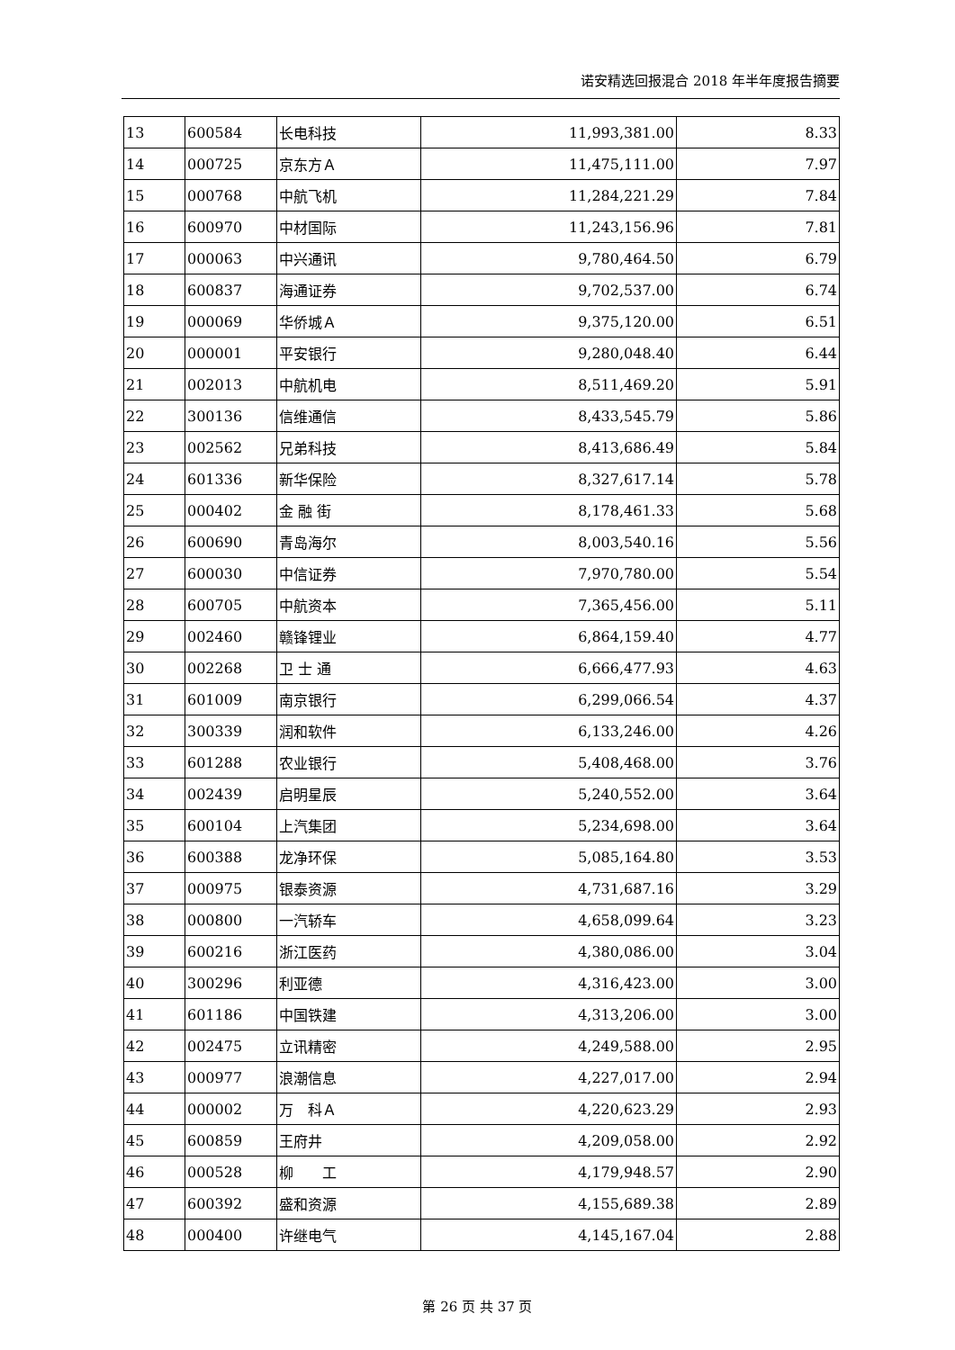诺安精选回报混合 2018 年半年度报告摘要
| 13 | 600584 | 长电科技 | 11,993,381.00 | 8.33 |
| 14 | 000725 | 京东方Ａ | 11,475,111.00 | 7.97 |
| 15 | 000768 | 中航飞机 | 11,284,221.29 | 7.84 |
| 16 | 600970 | 中材国际 | 11,243,156.96 | 7.81 |
| 17 | 000063 | 中兴通讯 | 9,780,464.50 | 6.79 |
| 18 | 600837 | 海通证券 | 9,702,537.00 | 6.74 |
| 19 | 000069 | 华侨城Ａ | 9,375,120.00 | 6.51 |
| 20 | 000001 | 平安银行 | 9,280,048.40 | 6.44 |
| 21 | 002013 | 中航机电 | 8,511,469.20 | 5.91 |
| 22 | 300136 | 信维通信 | 8,433,545.79 | 5.86 |
| 23 | 002562 | 兄弟科技 | 8,413,686.49 | 5.84 |
| 24 | 601336 | 新华保险 | 8,327,617.14 | 5.78 |
| 25 | 000402 | 金 融 街 | 8,178,461.33 | 5.68 |
| 26 | 600690 | 青岛海尔 | 8,003,540.16 | 5.56 |
| 27 | 600030 | 中信证券 | 7,970,780.00 | 5.54 |
| 28 | 600705 | 中航资本 | 7,365,456.00 | 5.11 |
| 29 | 002460 | 赣锋锂业 | 6,864,159.40 | 4.77 |
| 30 | 002268 | 卫 士 通 | 6,666,477.93 | 4.63 |
| 31 | 601009 | 南京银行 | 6,299,066.54 | 4.37 |
| 32 | 300339 | 润和软件 | 6,133,246.00 | 4.26 |
| 33 | 601288 | 农业银行 | 5,408,468.00 | 3.76 |
| 34 | 002439 | 启明星辰 | 5,240,552.00 | 3.64 |
| 35 | 600104 | 上汽集团 | 5,234,698.00 | 3.64 |
| 36 | 600388 | 龙净环保 | 5,085,164.80 | 3.53 |
| 37 | 000975 | 银泰资源 | 4,731,687.16 | 3.29 |
| 38 | 000800 | 一汽轿车 | 4,658,099.64 | 3.23 |
| 39 | 600216 | 浙江医药 | 4,380,086.00 | 3.04 |
| 40 | 300296 | 利亚德 | 4,316,423.00 | 3.00 |
| 41 | 601186 | 中国铁建 | 4,313,206.00 | 3.00 |
| 42 | 002475 | 立讯精密 | 4,249,588.00 | 2.95 |
| 43 | 000977 | 浪潮信息 | 4,227,017.00 | 2.94 |
| 44 | 000002 | 万 科Ａ | 4,220,623.29 | 2.93 |
| 45 | 600859 | 王府井 | 4,209,058.00 | 2.92 |
| 46 | 000528 | 柳 工 | 4,179,948.57 | 2.90 |
| 47 | 600392 | 盛和资源 | 4,155,689.38 | 2.89 |
| 48 | 000400 | 许继电气 | 4,145,167.04 | 2.88 |
第 26 页 共 37 页